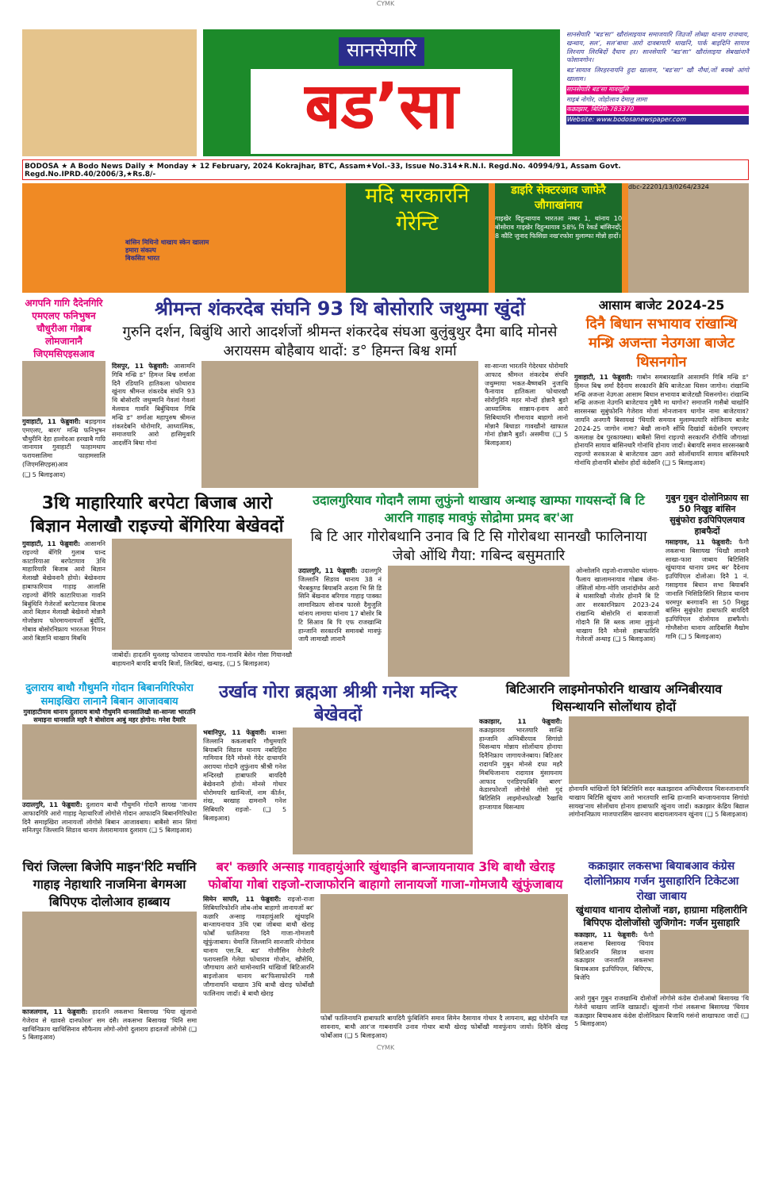CYMK
सानसेयारि
बड’सा
सानसेयारि "बड'सा" खौरांलाइयाव समाजयारि जिउजों लोब्ग्रा थानाय राजथाय, खन्थाय, सल’, सल’बाथा आरो दावबायारि थाखनि, पार्क बाइदिनि सायाव लिरनाय लिरबिदों दैथाय हर। सानसेयारि "बड'सा" खौरांलाइया सेबखांनानै फोसावगोन।
बड’सायाव लिरहरनायनि हुदा खालाम, "बड'सा" खौ नौथां,जों बयबो आंगो खालाम।
सानसेयारि बड'सा मावखुलि
माइबं नोगोर, जोहोलाव देमालु लामा
कक्राझार, बिटिसि-783370
Website: www.bodosanewspaper.com
BODOSA ★ A Bodo News Daily ★ Monday ★ 12 February, 2024 Kokrajhar, BTC, Assam★Vol.-33, Issue No.314★R.N.I. Regd.No. 40994/91, Assam Govt. Regd.No.IPRD.40/2006/3,★Rs.8/-
बांसिन मिथिनो थाखाय स्केन खालाम
हमारा संकल्प
बिकसित भारत
मदि सरकारनि
गेरेन्टि
डाइरि सेक्टरआव जाफेरै जौगाखांनाय
गाइखेर दिहुन्थायाव भारतआ नम्बर 1, थांनाय 10 बोसोराव गाइखेर दिहुन्थायाव 58% नि रेकर्ड बांसिनदों; 8 कौटि जुनाद फिसिग्रा नख'रफोरा मुलाम्फा मोन्नो हादों।
dbc-22201/13/0264/2324
अगपनि गागि दैदेनगिरि एमएलए फनिभुषन चौधुरीआ गोब्राब लोमजानानै जिएमसिएइसआव
गुवाहाटी, 11 फेब्रुवारी: बड़ाइगाव एमएलए, बारग' मन्थ्रि फनिभुषन चौधुरीनि देहा हालोदआ हरखाबै गाग्रि जानायाव गुवाहाटी फाहामथाय फरायसालिमा फाहामसालि (जिएमसिएइस)आव
(❑ 5 बिलाइआव)
श्रीमन्त शंकरदेब संघनि 93 थि बोसोरारि जथुम्मा खुंदों
गुरुनि दर्शन, बिबुंथि आरो आदर्शजों श्रीमन्त शंकरदेब संघआ बुलुंबुथुर दैमा बादि मोनसे अरायसम बोहैबाय थादों: ड° हिमन्त बिश्व शर्मा
दिसपुर, 11 फेब्रुवारी: आसामनि गिबि मन्थ्रि ड° हिमन्त बिश्व शर्माआ दिनै रडियानि हातिकला फोथाराव खुंनाय श्रीमन्त शंकरदेब संघनि 93 थि बोसोरारि जथुम्मानि गेवलां गेवलां मेलयाव गावनि बिर्बुथियाव गिबि मन्थ्रि ड° शर्माआ महापुरुष श्रीमन्त शंकरदेबनि धोरोमारि, आध्यात्मिक, समाजयारि आरो हासिमुवारि आदर्शनि बिथा गोनां
सा-सान्जा भारतनि गेदेरथार धोरोमारि आफाद श्रीमन्त शंकरदेब संघनि जथुम्माया भकत-बैष्णबनि नुजाथि फैनायाव हातिकला फोथारखौ सोरोंगुरिनि महर मोन्दों होन्नानै बुङो आध्यात्मिक सान्नाय-हनाय आरो सिबिथायनि गौमायाव बाहागो लानो मोन्नानै बिथाङा गावखौनो खाफाल गोनां होन्नानै बुङों। असमीया (❑ 5 बिलाइआव)
आसाम बाजेट 2024-25
दिनै बिधान सभायाव रांखान्थि मन्थ्रि अजन्ता नेउगआ बाजेट थिसनगोन
गुवाहाटी, 11 फेब्रुवारी: गाबोन समबारखालि आसामनि गिबि मन्थ्रि ड° हिमन्त बिश्व शर्मा दैदेनाय सरकारनि ब्रैथि बाजेटआ थिसन जागोन। रांखान्थि मन्थ्रि अजन्ता नेउगआ आसाम बिधान सभायाव बाजेटखौ थिसनगोन। रांखान्थि मन्थ्रि अजन्ता नेउगनि बाजेटयाव गुबैयै मा थागोन? समाजनि गासैबो थाखोनि सारसनस्रा सुबुंफोरनि गेजेराव मोजां मोनजानाय थागोन नामा बाजेटयाव? जायनि अनगायै बिसायखं 'थियारि समयाव मुलाम्फायारि सोजिनाय बाजेट 2024-25 जागोन नामा? बेखौ लानानै सोंथि दिखांदों कंग्रेसनि एमएलए कमलाक्ष देब पुरकायस्था। बाबैसो सिगां राइज्यो सरकारनि रोंगौथि जौगाखां होनायनि सायाव बांसिनथारै गोनांथि होनाय जादों। बेबायदि समाव सारसनस्राथै राइज्यो सरकारआ बे बाजेटयाव उद्यग आरो सोलोंथायनि सायाव बांसिनथारै गोनांथि होनायनि बोसोन होदों कंग्रेसनि (❑ 5 बिलाइआव)
3थि माहारियारि बरपेटा बिजाब आरो बिज्ञान मेलाखौ राइज्यो बेंगिरिया बेखेवदों
गुवाहाटी, 11 फेब्रुवारी: आसामनि राइज्यो बेंगिरि गुलाब चान्द काटारियाआ बरपेटायाव 3थि माहारियारि बिजाब आरो बिज्ञान मेलाखौ बेखेवनानै होयो। बेखेवनाय हाबाफारियाव गाहाइ आलासि राइज्यो बेंगिरि काटारियाआ गावनि बिबुंथिनि गेजेरजों बरपेटायाव बिजाब आरो बिज्ञान मेलाखौ बेखेवनो मोन्नानै गोजोन्नाय फोरमायनायजों बुंदोंदि, गोबाव बोसोरनिफ्राय भारतआ गियान आरो बिज्ञानि थाखाय मिबथि
जाबोदों। हादतनि थुनलाइ फोथाराव जायफोरा गाव-गावनि बेसेन गोसा गियानखौ बाहायनानै बायदि बायदि बिजों, लिरबिदां, खन्थाइ, (❑ 5 बिलाइआव)
उदालगुरियाव गोदानै लामा लुफुंनो थाखाय अन्थाइ खाम्फा गायसन्दों बि टि आरनि गाहाइ मावफुं सोद्रोमा प्रमद बर'आ
बि टि आर गोरोबथानि उनाव बि टि सि गोरोबथा सानखौ फालिनाया जेबो ओंथि गैया: गबिन्द बसुमतारि
उदालगुरि, 11 फेब्रुवारी: उदालगुरि जिल्लानि सिङाव थानाय 38 नं भैरबकुण्ड बियाबनि अदला भि सि डि सिनि बेंखनाव बरिगाव गाहाइ पाक्का लामानिफ्राय सोनाब फारसे दैमुजुलि थांनाय लामाया थांनाय 17 बोसोर बि टि सिआव बि पि एफ राजखान्थि हान्जानि सरकारनि समावबो मावफुं जायै लामाखौ लानानै
ओन्सोलनि राइजो-राजाफोरा थांलाय-फैलाय खालामनायाव गोब्राब जेंना-जेंसिजों मोगा-मोगि जानांदोंमोन आरो बे थासारिखौ नोजोर होनानै बि टि आर सरकारनिफ्राय 2023-24 रांखान्थि बोसोरनि रां बावजाजों गोदानै सि सि ब्लक लामा लुफुंनो थाखाय दिनै मोनसे हाबाफारिनि गेजेरजों अन्थाइ (❑ 5 बिलाइआव)
गुबुन गुबुन दोलोनिफ्राय सा 50 निखुइ बांसिन सुबुंफोरा इउपिपिएलयाव हाबफैदों
गसाइगाव, 11 फेब्रुवारी: फैगौ लकसभा बिसायख 'थिखौ लानानै साखा-फारा जाबाय बिटिसिनि खुंथायाव थानाय प्रमद बर' दैदेनाय इउपिपिएल दोलोआ। दिनै 1 नं. गसाइगाव बिधान सभा बियाबनि जानालि भिसिङिसिनि सिङाव थानाय धरमपुर बनगावनि सा 50 निखुइ बांसिन सुबुंफोरा हाबाफारि बायदियै इउपिपिएल दोलोयाव हाबफैयो। गोग्लैसोना थानाय आदिबासि मैखोम गामि (❑ 5 बिलाइआव)
दुलाराय बाथौ गौथुमनि गोदान बिबानगिरिफोरा समाइखिरा लानानै बिबान आजावबाय
गुवाहाटीयाव थानाय दुलाराय बाथौ गौथुमनि थानसालिखौ सा-सान्जा भारतनि समाइना थानसालि महरै नै बोसोराव आबुं महर होगोन: गनेश दैमारि
उदालगुरि, 11 फेब्रुवारी: दुलाराय बाथौ गौथुमनि गोदानै सायख 'जानाय आफादगिरि आरो गाहाइ नेहाथारिजों लोगोसे गोदान आफादनि बिबानगिरिफोरा दिनै समाइखिरा लानायजों लोगोसे बिबान आजावबाय। बाबैसो सान सिगां सनितपुर जिल्लानि सिङाव थानाय तेलारामायाव दुलाराय (❑ 5 बिलाइआव)
उर्खाव गोरा ब्रह्मआ श्रीश्री गनेश मन्दिर बेखेवदों
भबानिपुर, 11 फेब्रुवारी: बाक्सा जिल्लानि ककलाबारि गौथुमयारि बियाबनि सिङाव थानाय नबदिहिरा गामियाव दिनै मोनसे गेदेर दाथायनि अरायथा गोदानै लुफुंनाय श्रीश्री गनेश मन्दिरखौ हाबाफारि बायदियै बेखेवनानै होयो। मोनसे गोथार धोरोमयारि खान्थिजों, नाम कीर्तन, शंख, बरखाह दामनानै गनेश सिबियारि राइजो- (❑ 5 बिलाइआव)
बिटिआरनि लाइमोनफोरनि थाखाय अग्निबीरयाव थिसन्थायनि सोलोंथाय होदों
कक्राझार, 11 फेब्रुवारी: कक्राझाराव भारतयारि सान्थ्रि हान्जानि अग्निबीरयाव सिगांग्रो थिसन्थाय मोन्नाय सोलोंथाय होनाया दिनैनिफ्राय जागायजेनबाय। बिटिआर रादायनि गुबुन मोनसे दफा महरै मिबथिजानाय रादायाव मुंसायनाय आफाद एनडिएफबिनि बारग' केडारफोरजों लोगोसे गोसो गुदं बिटिसिनि लाइमोनफोरखौ रैखाथि हान्जायाव थिसन्थाय
होनायनि थांखिजों दिनै बिटिसिनि सदर कक्राझाराव अग्निबीरयाव थिसनजानायनि थाखाय बिटिसि खुंथाय आरो भारतयारि सान्थ्रि हान्जानि बान्जायनायाव सिगांग्रो सायख'नाय सोलोंथाय होनाय हाबाफारि खुंनाय जादों। कक्राझार केद्रिय बिद्याल लांगोनानिफ्राय माजपारासिम खारनाय बादायलायनाय खुंनाय (❑ 5 बिलाइआव)
चिरां जिल्ला बिजेपि माइन'रिटि मर्चानि गाहाइ नेहाथारि नाजमिना बेगमआ बिपिएफ दोलोआव हाब्बाय
काजलगाव, 11 फेब्रुवारी: हादतनि लकसभा बिसायख 'थिया खुंजानो गेजेराव से खावसे दानफोरल' सम दंसै। लकसभा बिसायख 'थिनि समा खाथिनिफ्राय खाथिसिनाव सौफैनाय लोगो-लोगो दुलाराय हादतजों लोगोसे (❑ 5 बिलाइआव)
बर' कछारि अन्साइ गावहायुंआरि खुंथाइनि बान्जायनायाव 3थि बाथौ खेराइ फोर्बोया गोबां राइजो-राजाफोरनि बाहागो लानायजों गाजा-गोमजायै खुंफुंजाबाय
सिमेन सापरि, 11 फेब्रुवारी: राइजो-राजा सिबियारिफोरनि लोब-लोब बाहागो लानायजों बर' कछारि अन्साइ गावहायुंआरि खुंथाइनि बान्जायनायाव 3थि एबा जोबथा बाथौ खेराइ फोर्बो फालिनाया दिनै गाजा-गोमजायै खुंफुंजाबाय। धेमाजि जिल्लानि सानजारि नोगोराव थानाय एस.बि. बड' गोजौसिन गेजेरारि फरायसालि गेलेग्रा फोथाराव गोजोन, खौसेथि, जौगाथाय आरो थामोनथानि थांखिजों बिटिआरनि बाइजोआव थानाय बर'फिसाफोरनि गासै जौगानायनि थाखाय 3थि बाथौ खेराइ फोर्बोखौ फालिनाय जादों। बे बाथौ खेराइ
फोर्बो फालिनायनि हाबाफारि बायदियै फुंबिलिनि समाव सिमेन दैसायाव गोथार दै लायनाय, ब्रह्म धोरोमनि यज्ञ सावनाय, बाथौ आर'ज गाबनायनि उनाव गोथार बाथौ खेराइ फोर्बोखौ मावफुंनाय जायो। दिनैनि खेराइ फोर्बोआव (❑ 5 बिलाइआव)
कक्राझार लकसभा बियाबआव कंग्रेस दोलोनिफ्राय गर्जन मुसाहारिनि टिकेटआ रोखा जाबाय
खुंथायाव थानाय दोलोजों नङा, हाग्रामा महिलारीनि बिपिएफ दोलोजोंसो जुजिगोन: गर्जन मुसाहारि
कक्राझार, 11 फेब्रुवारी: फैगौ लकसभा बिसायख 'थियाव बिटिआरनि सिङाव थानाय कक्राझार जनजाति लकसभा बियाबआव इउपिपिएल, बिपिएफ, बिजेपि
आरो गुबुन गुबुन राजखान्थि दोलोजों लोगोसे कंग्रेस दोलोआबो बिसायख 'थि गेलेनो थाखाय जान्जि खाफ्रादों। खुंजानो गोनां लकसभा बिसायख 'थियाव कक्राझार बियाबआव कंग्रेस दोलोनिफ्राय बिजाथि गसंनो साखाफारा जादों (❑ 5 बिलाइआव)
CYMK